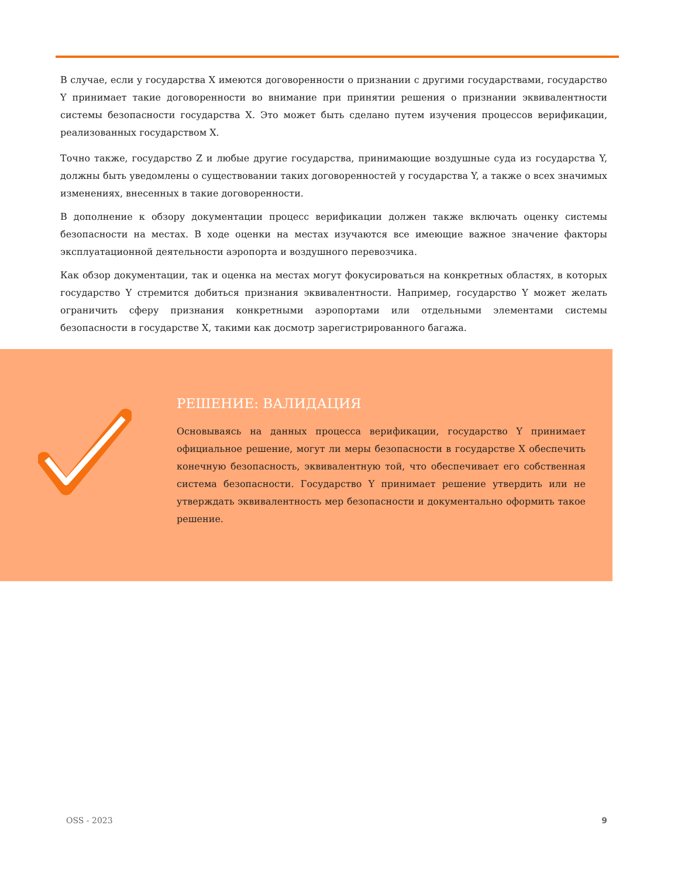В случае, если у государства X имеются договоренности о признании с другими государствами, государство Y принимает такие договоренности во внимание при принятии решения о признании эквивалентности системы безопасности государства X. Это может быть сделано путем изучения процессов верификации, реализованных государством X.
Точно также, государство Z и любые другие государства, принимающие воздушные суда из государства Y, должны быть уведомлены о существовании таких договоренностей у государства Y, а также о всех значимых изменениях, внесенных в такие договоренности.
В дополнение к обзору документации процесс верификации должен также включать оценку системы безопасности на местах. В ходе оценки на местах изучаются все имеющие важное значение факторы эксплуатационной деятельности аэропорта и воздушного перевозчика.
Как обзор документации, так и оценка на местах могут фокусироваться на конкретных областях, в которых государство Y стремится добиться признания эквивалентности. Например, государство Y может желать ограничить сферу признания конкретными аэропортами или отдельными элементами системы безопасности в государстве X, такими как досмотр зарегистрированного багажа.
РЕШЕНИЕ: ВАЛИДАЦИЯ
Основываясь на данных процесса верификации, государство Y принимает официальное решение, могут ли меры безопасности в государстве X обеспечить конечную безопасность, эквивалентную той, что обеспечивает его собственная система безопасности. Государство Y принимает решение утвердить или не утверждать эквивалентность мер безопасности и документально оформить такое решение.
OSS - 2023 9